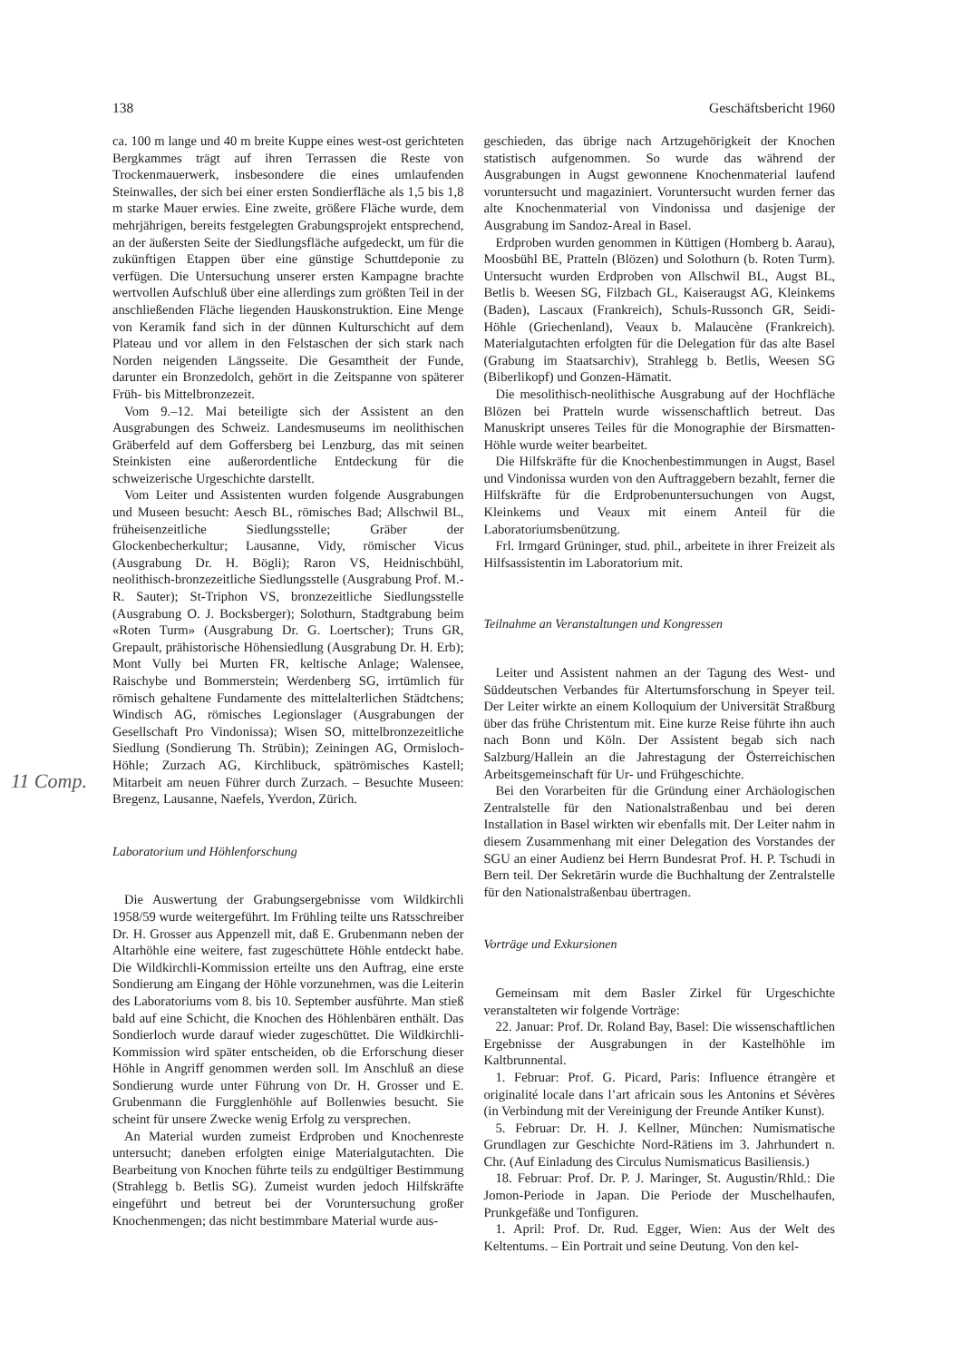138 Geschäftsbericht 1960
ca. 100 m lange und 40 m breite Kuppe eines west-ost gerichteten Bergkammes trägt auf ihren Terrassen die Reste von Trockenmauerwerk, insbesondere die eines umlaufenden Steinwalles, der sich bei einer ersten Sondierfläche als 1,5 bis 1,8 m starke Mauer erwies. Eine zweite, größere Fläche wurde, dem mehrjährigen, bereits festgelegten Grabungsprojekt entsprechend, an der äußersten Seite der Siedlungsfläche aufgedeckt, um für die zukünftigen Etappen über eine günstige Schuttdeponie zu verfügen. Die Untersuchung unserer ersten Kampagne brachte wertvollen Aufschluß über eine allerdings zum größten Teil in der anschließenden Fläche liegenden Hauskonstruktion. Eine Menge von Keramik fand sich in der dünnen Kulturschicht auf dem Plateau und vor allem in den Felstaschen der sich stark nach Norden neigenden Längsseite. Die Gesamtheit der Funde, darunter ein Bronzedolch, gehört in die Zeitspanne von späterer Früh- bis Mittelbronzezeit.
Vom 9.–12. Mai beteiligte sich der Assistent an den Ausgrabungen des Schweiz. Landesmuseums im neolithischen Gräberfeld auf dem Goffersberg bei Lenzburg, das mit seinen Steinkisten eine außerordentliche Entdeckung für die schweizerische Urgeschichte darstellt.
Vom Leiter und Assistenten wurden folgende Ausgrabungen und Museen besucht: Aesch BL, römisches Bad; Allschwil BL, früheisenzeitliche Siedlungsstelle; Gräber der Glockenbecherkultur; Lausanne, Vidy, römischer Vicus (Ausgrabung Dr. H. Bögli); Raron VS, Heidnischbühl, neolithisch-bronzezeitliche Siedlungsstelle (Ausgrabung Prof. M.-R. Sauter); St-Triphon VS, bronzezeitliche Siedlungsstelle (Ausgrabung O. J. Bocksberger); Solothurn, Stadtgrabung beim «Roten Turm» (Ausgrabung Dr. G. Loertscher); Truns GR, Grepault, prähistorische Höhensiedlung (Ausgrabung Dr. H. Erb); Mont Vully bei Murten FR, keltische Anlage; Walensee, Raischybe und Bommerstein; Werdenberg SG, irrtümlich für römisch gehaltene Fundamente des mittelalterlichen Städtchens; Windisch AG, römisches Legionslager (Ausgrabungen der Gesellschaft Pro Vindonissa); Wisen SO, mittelbronzezeitliche Siedlung (Sondierung Th. Strübin); Zeiningen AG, Ormisloch-Höhle; Zurzach AG, Kirchlibuck, spätrömisches Kastell; Mitarbeit am neuen Führer durch Zurzach. – Besuchte Museen: Bregenz, Lausanne, Naefels, Yverdon, Zürich.
Laboratorium und Höhlenforschung
Die Auswertung der Grabungsergebnisse vom Wildkirchli 1958/59 wurde weitergeführt. Im Frühling teilte uns Ratsschreiber Dr. H. Grosser aus Appenzell mit, daß E. Grubenmann neben der Altarhöhle eine weitere, fast zugeschüttete Höhle entdeckt habe. Die Wildkirchli-Kommission erteilte uns den Auftrag, eine erste Sondierung am Eingang der Höhle vorzunehmen, was die Leiterin des Laboratoriums vom 8. bis 10. September ausführte. Man stieß bald auf eine Schicht, die Knochen des Höhlenbären enthält. Das Sondierloch wurde darauf wieder zugeschüttet. Die Wildkirchli-Kommission wird später entscheiden, ob die Erforschung dieser Höhle in Angriff genommen werden soll. Im Anschluß an diese Sondierung wurde unter Führung von Dr. H. Grosser und E. Grubenmann die Furgglenhöhle auf Bollenwies besucht. Sie scheint für unsere Zwecke wenig Erfolg zu versprechen.
An Material wurden zumeist Erdproben und Knochenreste untersucht; daneben erfolgten einige Materialgutachten. Die Bearbeitung von Knochen führte teils zu endgültiger Bestimmung (Strahlegg b. Betlis SG). Zumeist wurden jedoch Hilfskräfte eingeführt und betreut bei der Voruntersuchung großer Knochenmengen; das nicht bestimmbare Material wurde aus-
geschieden, das übrige nach Artzugehörigkeit der Knochen statistisch aufgenommen. So wurde das während der Ausgrabungen in Augst gewonnene Knochenmaterial laufend voruntersucht und magaziniert. Voruntersucht wurden ferner das alte Knochenmaterial von Vindonissa und dasjenige der Ausgrabung im Sandoz-Areal in Basel.
Erdproben wurden genommen in Küttigen (Homberg b. Aarau), Moosbühl BE, Pratteln (Blözen) und Solothurn (b. Roten Turm). Untersucht wurden Erdproben von Allschwil BL, Augst BL, Betlis b. Weesen SG, Filzbach GL, Kaiseraugst AG, Kleinkems (Baden), Lascaux (Frankreich), Schuls-Russonch GR, Seidi-Höhle (Griechenland), Veaux b. Malaucène (Frankreich). Materialgutachten erfolgten für die Delegation für das alte Basel (Grabung im Staatsarchiv), Strahlegg b. Betlis, Weesen SG (Biberlikopf) und Gonzen-Hämatit.
Die mesolithisch-neolithische Ausgrabung auf der Hochfläche Blözen bei Pratteln wurde wissenschaftlich betreut. Das Manuskript unseres Teiles für die Monographie der Birsmatten-Höhle wurde weiter bearbeitet.
Die Hilfskräfte für die Knochenbestimmungen in Augst, Basel und Vindonissa wurden von den Auftraggebern bezahlt, ferner die Hilfskräfte für die Erdprobenuntersuchungen von Augst, Kleinkems und Veaux mit einem Anteil für die Laboratoriumsbenützung.
Frl. Irmgard Grüninger, stud. phil., arbeitete in ihrer Freizeit als Hilfsassistentin im Laboratorium mit.
Teilnahme an Veranstaltungen und Kongressen
Leiter und Assistent nahmen an der Tagung des West- und Süddeutschen Verbandes für Altertumsforschung in Speyer teil. Der Leiter wirkte an einem Kolloquium der Universität Straßburg über das frühe Christentum mit. Eine kurze Reise führte ihn auch nach Bonn und Köln. Der Assistent begab sich nach Salzburg/Hallein an die Jahrestagung der Österreichischen Arbeitsgemeinschaft für Ur- und Frühgeschichte.
Bei den Vorarbeiten für die Gründung einer Archäologischen Zentralstelle für den Nationalstraßenbau und bei deren Installation in Basel wirkten wir ebenfalls mit. Der Leiter nahm in diesem Zusammenhang mit einer Delegation des Vorstandes der SGU an einer Audienz bei Herrn Bundesrat Prof. H. P. Tschudi in Bern teil. Der Sekretärin wurde die Buchhaltung der Zentralstelle für den Nationalstraßenbau übertragen.
Vorträge und Exkursionen
Gemeinsam mit dem Basler Zirkel für Urgeschichte veranstalteten wir folgende Vorträge:
22. Januar: Prof. Dr. Roland Bay, Basel: Die wissenschaftlichen Ergebnisse der Ausgrabungen in der Kastelhöhle im Kaltbrunnental.
1. Februar: Prof. G. Picard, Paris: Influence étrangère et originalité locale dans l’art africain sous les Antonins et Sévères (in Verbindung mit der Vereinigung der Freunde Antiker Kunst).
5. Februar: Dr. H. J. Kellner, München: Numismatische Grundlagen zur Geschichte Nord-Rätiens im 3. Jahrhundert n. Chr. (Auf Einladung des Circulus Numismaticus Basiliensis.)
18. Februar: Prof. Dr. P. J. Maringer, St. Augustin/Rhld.: Die Jomon-Periode in Japan. Die Periode der Muschelhaufen, Prunkgefäße und Tonfiguren.
1. April: Prof. Dr. Rud. Egger, Wien: Aus der Welt des Keltentums. – Ein Portrait und seine Deutung. Von den kel-
11 Comp.